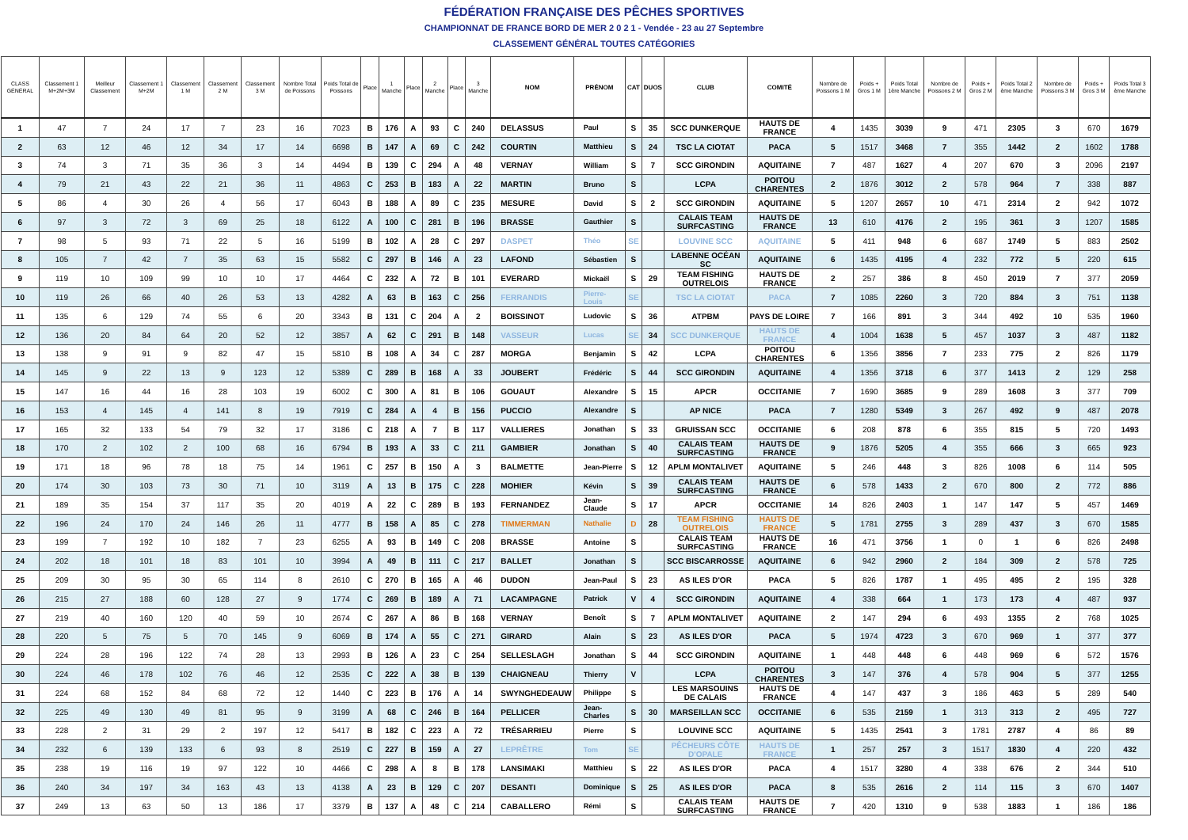FÉDÉRATION FRANÇAISE DES PÊCHES SPORTIVES
CHAMPIONNAT DE FRANCE BORD DE MER 2 0 2 1 - Vendée - 23 au 27 Septembre
CLASSEMENT GÉNÉRAL TOUTES CATÉGORIES
| CLASS GÉNÉRAL | Classement 1 M+2M+3M | Meilleur Classement | Classement 1 M+2M | Classement 1 M | Classement 2 M | Classement 3 M | Nombre Total de Poissons | Poids Total de Poissons | Place | 1 Manche | Place | 2 Manche | Place | 3 Manche | NOM | PRÉNOM | CAT | DUOS | CLUB | COMITÉ | Nombre de Poissons 1 M | Poids + Gros 1 M | Poids Total 1ère Manche | Nombre de Poissons 2 M | Poids + Gros 2 M | Poids Total 2 ème Manche | Nombre de Poissons 3 M | Poids + Gros 3 M | Poids Total 3 ème Manche |
| --- | --- | --- | --- | --- | --- | --- | --- | --- | --- | --- | --- | --- | --- | --- | --- | --- | --- | --- | --- | --- | --- | --- | --- | --- | --- | --- | --- | --- | --- |
| 1 | 47 | 7 | 24 | 17 | 7 | 23 | 16 | 7023 | B | 176 | A | 93 | C | 240 | DELASSUS | Paul | S | 35 | SCC DUNKERQUE | HAUTS DE FRANCE | 4 | 1435 | 3039 | 9 | 471 | 2305 | 3 | 670 | 1679 |
| 2 | 63 | 12 | 46 | 12 | 34 | 17 | 14 | 6698 | B | 147 | A | 69 | C | 242 | COURTIN | Matthieu | S | 24 | TSC LA CIOTAT | PACA | 5 | 1517 | 3468 | 7 | 355 | 1442 | 2 | 1602 | 1788 |
| 3 | 74 | 3 | 71 | 35 | 36 | 3 | 14 | 4494 | B | 139 | C | 294 | A | 48 | VERNAY | William | S | 7 | SCC GIRONDIN | AQUITAINE | 7 | 487 | 1627 | 4 | 207 | 670 | 3 | 2096 | 2197 |
| 4 | 79 | 21 | 43 | 22 | 21 | 36 | 11 | 4863 | C | 253 | B | 183 | A | 22 | MARTIN | Bruno | S | | LCPA | POITOU CHARENTES | 2 | 1876 | 3012 | 2 | 578 | 964 | 7 | 338 | 887 |
| 5 | 86 | 4 | 30 | 26 | 4 | 56 | 17 | 6043 | B | 188 | A | 89 | C | 235 | MESURE | David | S | 2 | SCC GIRONDIN | AQUITAINE | 5 | 1207 | 2657 | 10 | 471 | 2314 | 2 | 942 | 1072 |
| 6 | 97 | 3 | 72 | 3 | 69 | 25 | 18 | 6122 | A | 100 | C | 281 | B | 196 | BRASSE | Gauthier | S | | CALAIS TEAM SURFCASTING | HAUTS DE FRANCE | 13 | 610 | 4176 | 2 | 195 | 361 | 3 | 1207 | 1585 |
| 7 | 98 | 5 | 93 | 71 | 22 | 5 | 16 | 5199 | B | 102 | A | 28 | C | 297 | DASPET | Théo | SE | | LOUVINE SCC | AQUITAINE | 5 | 411 | 948 | 6 | 687 | 1749 | 5 | 883 | 2502 |
| 8 | 105 | 7 | 42 | 7 | 35 | 63 | 15 | 5582 | C | 297 | B | 146 | A | 23 | LAFOND | Sébastien | S | | LABENNE OCÉAN SC | AQUITAINE | 6 | 1435 | 4195 | 4 | 232 | 772 | 5 | 220 | 615 |
| 9 | 119 | 10 | 109 | 99 | 10 | 10 | 17 | 4464 | C | 232 | A | 72 | B | 101 | EVERARD | Mickaël | S | 29 | TEAM FISHING OUTRELOIS | HAUTS DE FRANCE | 2 | 257 | 386 | 8 | 450 | 2019 | 7 | 377 | 2059 |
| 10 | 119 | 26 | 66 | 40 | 26 | 53 | 13 | 4282 | A | 63 | B | 163 | C | 256 | FERRANDIS | Pierre-Louis | SE | | TSC LA CIOTAT | PACA | 7 | 1085 | 2260 | 3 | 720 | 884 | 3 | 751 | 1138 |
| 11 | 135 | 6 | 129 | 74 | 55 | 6 | 20 | 3343 | B | 131 | C | 204 | A | 2 | BOISSINOT | Ludovic | S | 36 | ATPBM | PAYS DE LOIRE | 7 | 166 | 891 | 3 | 344 | 492 | 10 | 535 | 1960 |
| 12 | 136 | 20 | 84 | 64 | 20 | 52 | 12 | 3857 | A | 62 | C | 291 | B | 148 | VASSEUR | Lucas | SE | 34 | SCC DUNKERQUE | HAUTS DE FRANCE | 4 | 1004 | 1638 | 5 | 457 | 1037 | 3 | 487 | 1182 |
| 13 | 138 | 9 | 91 | 9 | 82 | 47 | 15 | 5810 | B | 108 | A | 34 | C | 287 | MORGA | Benjamin | S | 42 | LCPA | POITOU CHARENTES | 6 | 1356 | 3856 | 7 | 233 | 775 | 2 | 826 | 1179 |
| 14 | 145 | 9 | 22 | 13 | 9 | 123 | 12 | 5389 | C | 289 | B | 168 | A | 33 | JOUBERT | Frédéric | S | 44 | SCC GIRONDIN | AQUITAINE | 4 | 1356 | 3718 | 6 | 377 | 1413 | 2 | 129 | 258 |
| 15 | 147 | 16 | 44 | 16 | 28 | 103 | 19 | 6002 | C | 300 | A | 81 | B | 106 | GOUAUT | Alexandre | S | 15 | APCR | OCCITANIE | 7 | 1690 | 3685 | 9 | 289 | 1608 | 3 | 377 | 709 |
| 16 | 153 | 4 | 145 | 4 | 141 | 8 | 19 | 7919 | C | 284 | A | 4 | B | 156 | PUCCIO | Alexandre | S | | AP NICE | PACA | 7 | 1280 | 5349 | 3 | 267 | 492 | 9 | 487 | 2078 |
| 17 | 165 | 32 | 133 | 54 | 79 | 32 | 17 | 3186 | C | 218 | A | 7 | B | 117 | VALLIERES | Jonathan | S | 33 | GRUISSAN SCC | OCCITANIE | 6 | 208 | 878 | 6 | 355 | 815 | 5 | 720 | 1493 |
| 18 | 170 | 2 | 102 | 2 | 100 | 68 | 16 | 6794 | B | 193 | A | 33 | C | 211 | GAMBIER | Jonathan | S | 40 | CALAIS TEAM SURFCASTING | HAUTS DE FRANCE | 9 | 1876 | 5205 | 4 | 355 | 666 | 3 | 665 | 923 |
| 19 | 171 | 18 | 96 | 78 | 18 | 75 | 14 | 1961 | C | 257 | B | 150 | A | 3 | BALMETTE | Jean-Pierre | S | 12 | APLM MONTALIVET | AQUITAINE | 5 | 246 | 448 | 3 | 826 | 1008 | 6 | 114 | 505 |
| 20 | 174 | 30 | 103 | 73 | 30 | 71 | 10 | 3119 | A | 13 | B | 175 | C | 228 | MOHIER | Kévin | S | 39 | CALAIS TEAM SURFCASTING | HAUTS DE FRANCE | 6 | 578 | 1433 | 2 | 670 | 800 | 2 | 772 | 886 |
| 21 | 189 | 35 | 154 | 37 | 117 | 35 | 20 | 4019 | A | 22 | C | 289 | B | 193 | FERNANDEZ | Jean-Claude | S | 17 | APCR | OCCITANIE | 14 | 826 | 2403 | 1 | 147 | 147 | 5 | 457 | 1469 |
| 22 | 196 | 24 | 170 | 24 | 146 | 26 | 11 | 4777 | B | 158 | A | 85 | C | 278 | TIMMERMAN | Nathalie | D | 28 | TEAM FISHING OUTRELOIS | HAUTS DE FRANCE | 5 | 1781 | 2755 | 3 | 289 | 437 | 3 | 670 | 1585 |
| 23 | 199 | 7 | 192 | 10 | 182 | 7 | 23 | 6255 | A | 93 | B | 149 | C | 208 | BRASSE | Antoine | S | | CALAIS TEAM SURFCASTING | HAUTS DE FRANCE | 16 | 471 | 3756 | 1 | 0 | 1 | 6 | 826 | 2498 |
| 24 | 202 | 18 | 101 | 18 | 83 | 101 | 10 | 3994 | A | 49 | B | 111 | C | 217 | BALLET | Jonathan | S | | SCC BISCARROSSE | AQUITAINE | 6 | 942 | 2960 | 2 | 184 | 309 | 2 | 578 | 725 |
| 25 | 209 | 30 | 95 | 30 | 65 | 114 | 8 | 2610 | C | 270 | B | 165 | A | 46 | DUDON | Jean-Paul | S | 23 | AS ILES D'OR | PACA | 5 | 826 | 1787 | 1 | 495 | 495 | 2 | 195 | 328 |
| 26 | 215 | 27 | 188 | 60 | 128 | 27 | 9 | 1774 | C | 269 | B | 189 | A | 71 | LACAMPAGNE | Patrick | V | 4 | SCC GIRONDIN | AQUITAINE | 4 | 338 | 664 | 1 | 173 | 173 | 4 | 487 | 937 |
| 27 | 219 | 40 | 160 | 120 | 40 | 59 | 10 | 2674 | C | 267 | A | 86 | B | 168 | VERNAY | Benoît | S | 7 | APLM MONTALIVET | AQUITAINE | 2 | 147 | 294 | 6 | 493 | 1355 | 2 | 768 | 1025 |
| 28 | 220 | 5 | 75 | 5 | 70 | 145 | 9 | 6069 | B | 174 | A | 55 | C | 271 | GIRARD | Alain | S | 23 | AS ILES D'OR | PACA | 5 | 1974 | 4723 | 3 | 670 | 969 | 1 | 377 | 377 |
| 29 | 224 | 28 | 196 | 122 | 74 | 28 | 13 | 2993 | B | 126 | A | 23 | C | 254 | SELLESLAGH | Jonathan | S | 44 | SCC GIRONDIN | AQUITAINE | 1 | 448 | 448 | 6 | 448 | 969 | 6 | 572 | 1576 |
| 30 | 224 | 46 | 178 | 102 | 76 | 46 | 12 | 2535 | C | 222 | A | 38 | B | 139 | CHAIGNEAU | Thierry | V | | LCPA | POITOU CHARENTES | 3 | 147 | 376 | 4 | 578 | 904 | 5 | 377 | 1255 |
| 31 | 224 | 68 | 152 | 84 | 68 | 72 | 12 | 1440 | C | 223 | B | 176 | A | 14 | SWYNGHEDEAUW | Philippe | S | | LES MARSOUINS DE CALAIS | HAUTS DE FRANCE | 4 | 147 | 437 | 3 | 186 | 463 | 5 | 289 | 540 |
| 32 | 225 | 49 | 130 | 49 | 81 | 95 | 9 | 3199 | A | 68 | C | 246 | B | 164 | PELLICER | Jean-Charles | S | 30 | MARSEILLAN SCC | OCCITANIE | 6 | 535 | 2159 | 1 | 313 | 313 | 2 | 495 | 727 |
| 33 | 228 | 2 | 31 | 29 | 2 | 197 | 12 | 5417 | B | 182 | C | 223 | A | 72 | TRÉSARRIEU | Pierre | S | | LOUVINE SCC | AQUITAINE | 5 | 1435 | 2541 | 3 | 1781 | 2787 | 4 | 86 | 89 |
| 34 | 232 | 6 | 139 | 133 | 6 | 93 | 8 | 2519 | C | 227 | B | 159 | A | 27 | LEPRÊTRE | Tom | SE | | PÊCHEURS CÔTE D'OPALE | HAUTS DE FRANCE | 1 | 257 | 257 | 3 | 1517 | 1830 | 4 | 220 | 432 |
| 35 | 238 | 19 | 116 | 19 | 97 | 122 | 10 | 4466 | C | 298 | A | 8 | B | 178 | LANSIMAKI | Matthieu | S | 22 | AS ILES D'OR | PACA | 4 | 1517 | 3280 | 4 | 338 | 676 | 2 | 344 | 510 |
| 36 | 240 | 34 | 197 | 34 | 163 | 43 | 13 | 4138 | A | 23 | B | 129 | C | 207 | DESANTI | Dominique | S | 25 | AS ILES D'OR | PACA | 8 | 535 | 2616 | 2 | 114 | 115 | 3 | 670 | 1407 |
| 37 | 249 | 13 | 63 | 50 | 13 | 186 | 17 | 3379 | B | 137 | A | 48 | C | 214 | CABALLERO | Rémi | S | | CALAIS TEAM SURFCASTING | HAUTS DE FRANCE | 7 | 420 | 1310 | 9 | 538 | 1883 | 1 | 186 | 186 |